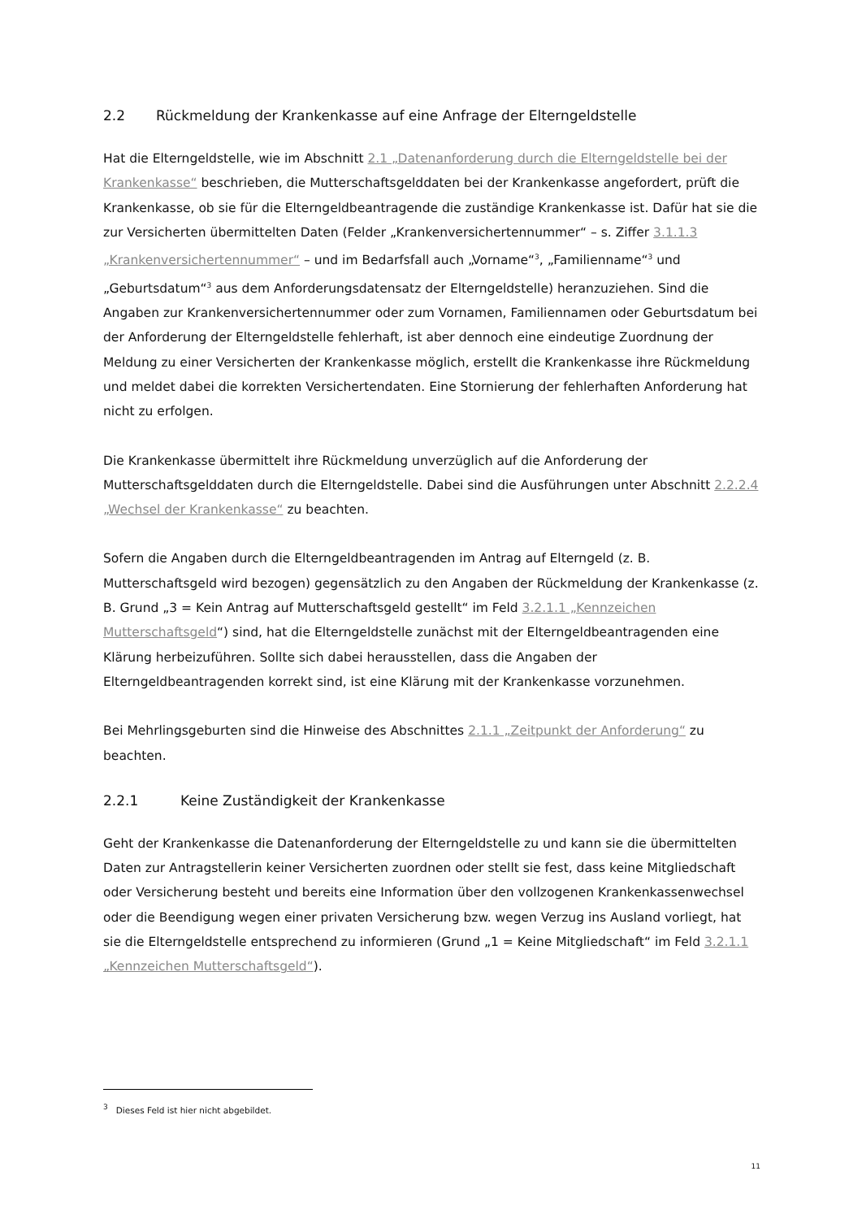2.2 Rückmeldung der Krankenkasse auf eine Anfrage der Elterngeldstelle
Hat die Elterngeldstelle, wie im Abschnitt 2.1 „Datenanforderung durch die Elterngeldstelle bei der Krankenkasse“ beschrieben, die Mutterschaftsgelddaten bei der Krankenkasse angefordert, prüft die Krankenkasse, ob sie für die Elterngeldbeantragende die zuständige Krankenkasse ist. Dafür hat sie die zur Versicherten übermittelten Daten (Felder „Krankenversichertennummer“ – s. Ziffer 3.1.1.3 „Krankenversichertennummer“ – und im Bedarfsfall auch „Vorname“<sup>3</sup>, „Familienname“<sup>3</sup> und „Geburtsdatum“<sup>3</sup> aus dem Anforderungsdatensatz der Elterngeldstelle) heranzuziehen. Sind die Angaben zur Krankenversichertennummer oder zum Vornamen, Familiennamen oder Geburtsdatum bei der Anforderung der Elterngeldstelle fehlerhaft, ist aber dennoch eine eindeutige Zuordnung der Meldung zu einer Versicherten der Krankenkasse möglich, erstellt die Krankenkasse ihre Rückmeldung und meldet dabei die korrekten Versichertendaten. Eine Stornierung der fehlerhaften Anforderung hat nicht zu erfolgen.
Die Krankenkasse übermittelt ihre Rückmeldung unverzüglich auf die Anforderung der Mutterschaftsgelddaten durch die Elterngeldstelle. Dabei sind die Ausführungen unter Abschnitt 2.2.2.4 „Wechsel der Krankenkasse“ zu beachten.
Sofern die Angaben durch die Elterngeldbeantragenden im Antrag auf Elterngeld (z. B. Mutterschaftsgeld wird bezogen) gegensätzlich zu den Angaben der Rückmeldung der Krankenkasse (z. B. Grund „3 = Kein Antrag auf Mutterschaftsgeld gestellt“ im Feld 3.2.1.1 „Kennzeichen Mutterschaftsgeld“) sind, hat die Elterngeldstelle zunächst mit der Elterngeldbeantragenden eine Klärung herbeizuführen. Sollte sich dabei herausstellen, dass die Angaben der Elterngeldbeantragenden korrekt sind, ist eine Klärung mit der Krankenkasse vorzunehmen.
Bei Mehrlingsgeburten sind die Hinweise des Abschnittes 2.1.1 „Zeitpunkt der Anforderung“ zu beachten.
2.2.1 Keine Zuständigkeit der Krankenkasse
Geht der Krankenkasse die Datenanforderung der Elterngeldstelle zu und kann sie die übermittelten Daten zur Antragstellerin keiner Versicherten zuordnen oder stellt sie fest, dass keine Mitgliedschaft oder Versicherung besteht und bereits eine Information über den vollzogenen Krankenkassenwechsel oder die Beendigung wegen einer privaten Versicherung bzw. wegen Verzug ins Ausland vorliegt, hat sie die Elterngeldstelle entsprechend zu informieren (Grund „1 = Keine Mitgliedschaft“ im Feld 3.2.1.1 „Kennzeichen Mutterschaftsgeld“).
<sup>3</sup> Dieses Feld ist hier nicht abgebildet.
11